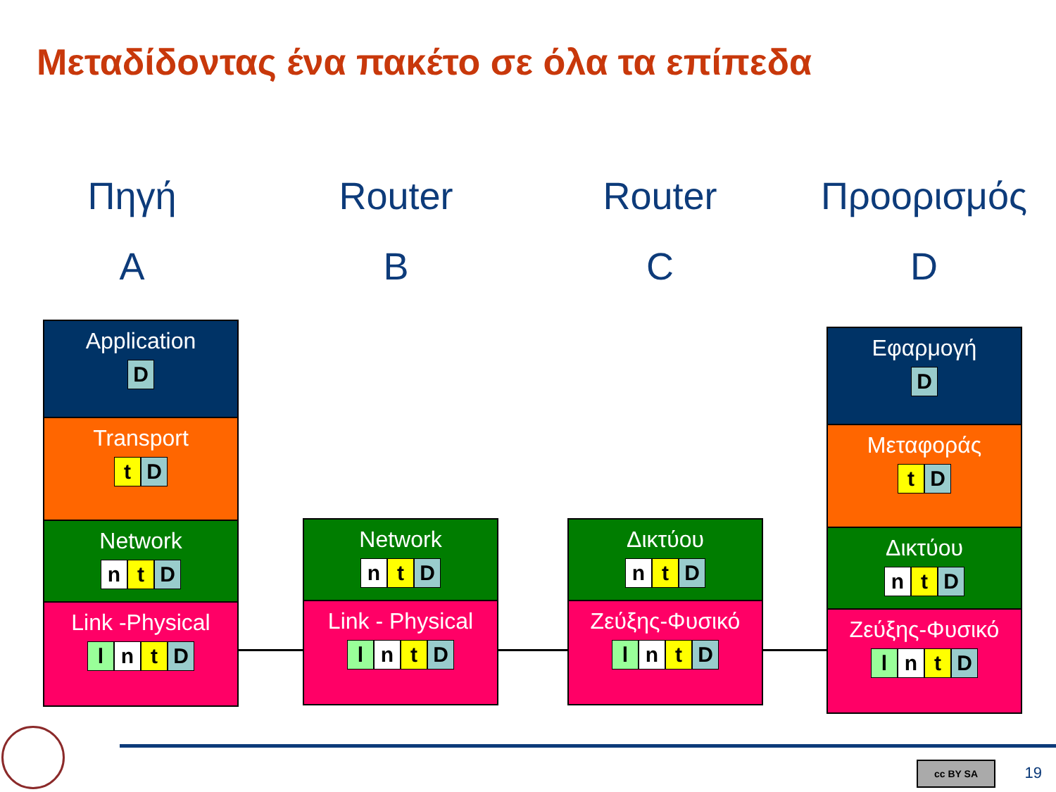Μεταδίδοντας ένα πακέτο σε όλα τα επίπεδα
Πηγή
A
Router
B
Router
C
Προορισμός
D
Application
D
Transport
t D
Network
nt D
Link -Physical
ln t D
Network
nt D
Link - Physical
ln t D
Δικτύου
nt D
Ζεύξης-Φυσικό
ln t D
Εφαρμογή
D
Μεταφοράς
t D
Δικτύου
nt D
Ζεύξης-Φυσικό
ln t D
cc BY SA 19